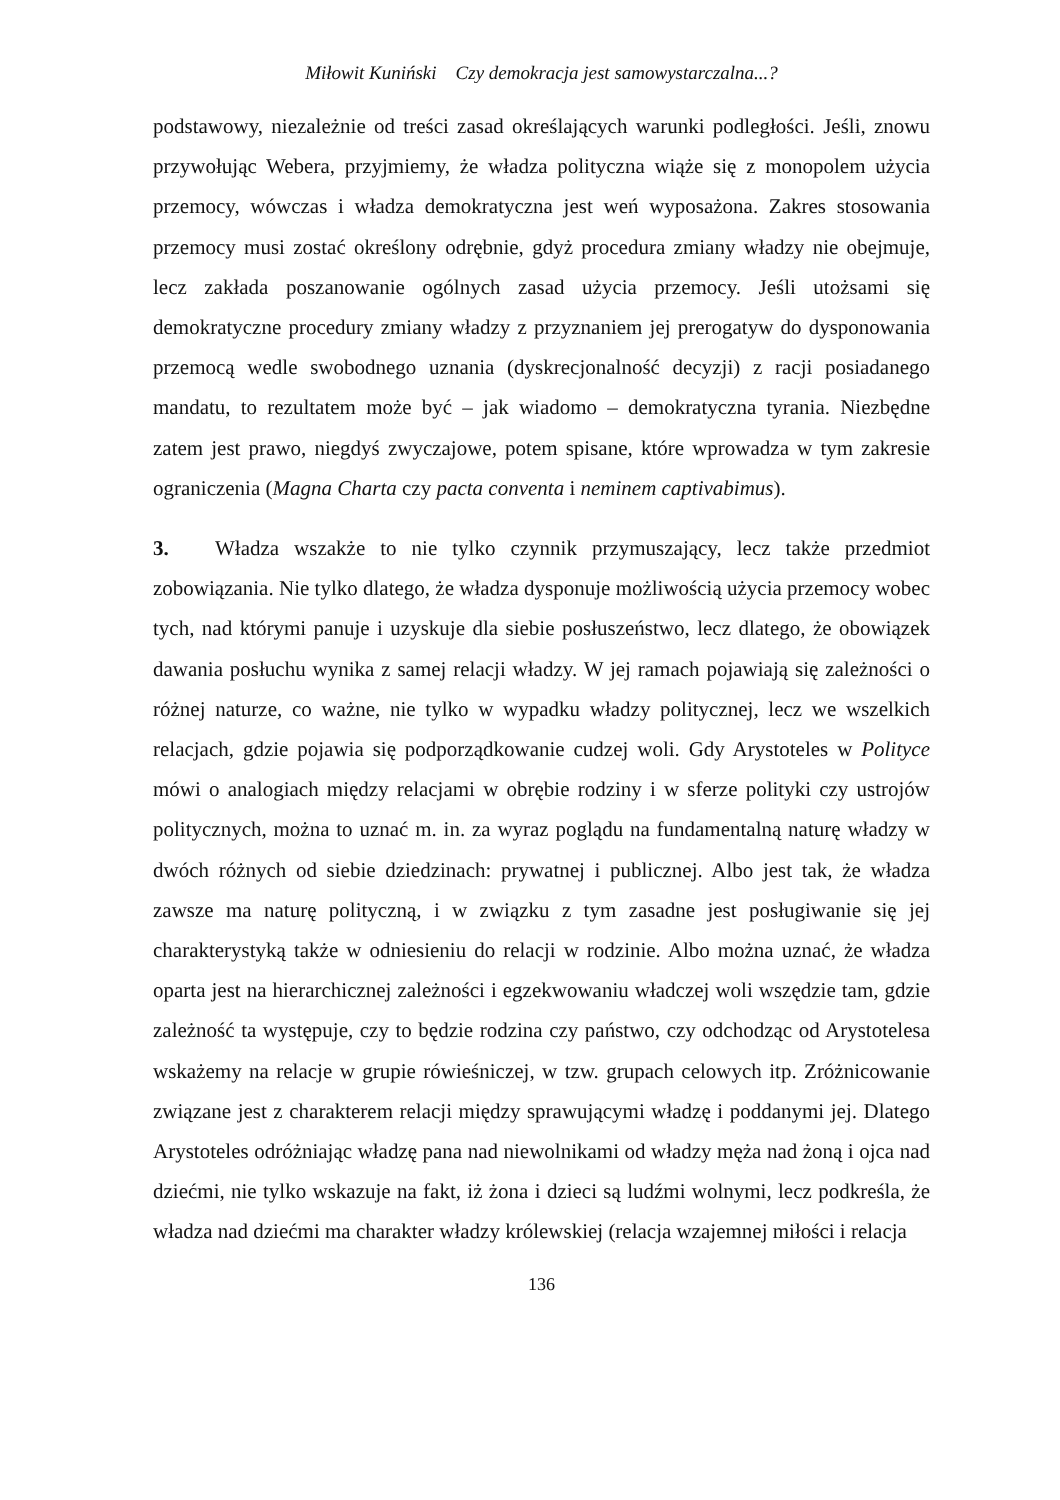Miłowit Kuniński Czy demokracja jest samowystarczalna...?
podstawowy, niezależnie od treści zasad określających warunki podległości. Jeśli, znowu przywołując Webera, przyjmiemy, że władza polityczna wiąże się z monopolem użycia przemocy, wówczas i władza demokratyczna jest weń wyposażona. Zakres stosowania przemocy musi zostać określony odrębnie, gdyż procedura zmiany władzy nie obejmuje, lecz zakłada poszanowanie ogólnych zasad użycia przemocy. Jeśli utożsami się demokratyczne procedury zmiany władzy z przyznaniem jej prerogatyw do dysponowania przemocą wedle swobodnego uznania (dyskrecjonalność decyzji) z racji posiadanego mandatu, to rezultatem może być – jak wiadomo – demokratyczna tyrania. Niezbędne zatem jest prawo, niegdyś zwyczajowe, potem spisane, które wprowadza w tym zakresie ograniczenia (Magna Charta czy pacta conventa i neminem captivabimus).
3. Władza wszakże to nie tylko czynnik przymuszający, lecz także przedmiot zobowiązania. Nie tylko dlatego, że władza dysponuje możliwością użycia przemocy wobec tych, nad którymi panuje i uzyskuje dla siebie posłuszeństwo, lecz dlatego, że obowiązek dawania posłuchu wynika z samej relacji władzy. W jej ramach pojawiają się zależności o różnej naturze, co ważne, nie tylko w wypadku władzy politycznej, lecz we wszelkich relacjach, gdzie pojawia się podporządko­wanie cudzej woli. Gdy Arystoteles w Polityce mówi o analogiach między relacjami w obrębie rodziny i w sferze polityki czy ustrojów politycznych, można to uznać m. in. za wyraz poglądu na fundamentalną naturę władzy w dwóch różnych od siebie dziedzinach: prywatnej i publicznej. Albo jest tak, że władza zawsze ma naturę polityczną, i w związku z tym zasadne jest posługiwanie się jej charakterystyką także w odniesieniu do relacji w rodzinie. Albo można uznać, że władza oparta jest na hierarchicznej zależności i egzekwowaniu władczej woli wszędzie tam, gdzie zależność ta występuje, czy to będzie rodzina czy państwo, czy odchodząc od Arystotelesa wskażemy na relacje w grupie rówieśniczej, w tzw. grupach celowych itp. Zróżnicowanie związane jest z charakterem relacji między sprawującymi władzę i poddanymi jej. Dlatego Arystoteles odróżniając władzę pana nad niewolnikami od władzy męża nad żoną i ojca nad dziećmi, nie tylko wskazuje na fakt, iż żona i dzieci są ludźmi wolnymi, lecz podkreśla, że władza nad dziećmi ma charakter władzy królewskiej (relacja wzajemnej miłości i relacja
136